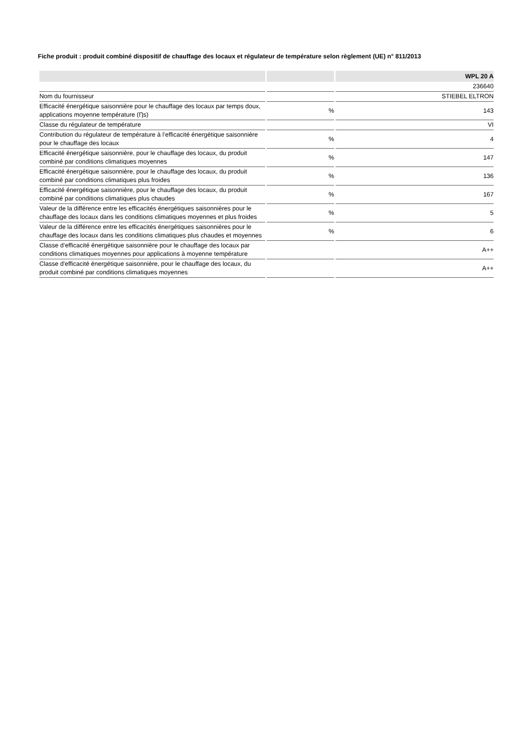Fiche produit : produit combiné dispositif de chauffage des locaux et régulateur de température selon règlement (UE) n° 811/2013
| | | WPL 20 A |
| --- | --- | --- |
| | | 236640 |
| Nom du fournisseur | | STIEBEL ELTRON |
| Efficacité énergétique saisonnière pour le chauffage des locaux par temps doux, applications moyenne température (Ƞs) | % | 143 |
| Classe du régulateur de température | | VI |
| Contribution du régulateur de température à l’efficacité énergétique saisonnière pour le chauffage des locaux | % | 4 |
| Efficacité énergétique saisonnière, pour le chauffage des locaux, du produit combiné par conditions climatiques moyennes | % | 147 |
| Efficacité énergétique saisonnière, pour le chauffage des locaux, du produit combiné par conditions climatiques plus froides | % | 136 |
| Efficacité énergétique saisonnière, pour le chauffage des locaux, du produit combiné par conditions climatiques plus chaudes | % | 167 |
| Valeur de la différence entre les efficacités énergétiques saisonnières pour le chauffage des locaux dans les conditions climatiques moyennes et plus froides | % | 5 |
| Valeur de la différence entre les efficacités énergétiques saisonnières pour le chauffage des locaux dans les conditions climatiques plus chaudes et moyennes | % | 6 |
| Classe d’efficacité énergétique saisonnière pour le chauffage des locaux par conditions climatiques moyennes pour applications à moyenne température | | A++ |
| Classe d'efficacité énergétique saisonnière, pour le chauffage des locaux, du produit combiné par conditions climatiques moyennes | | A++ |